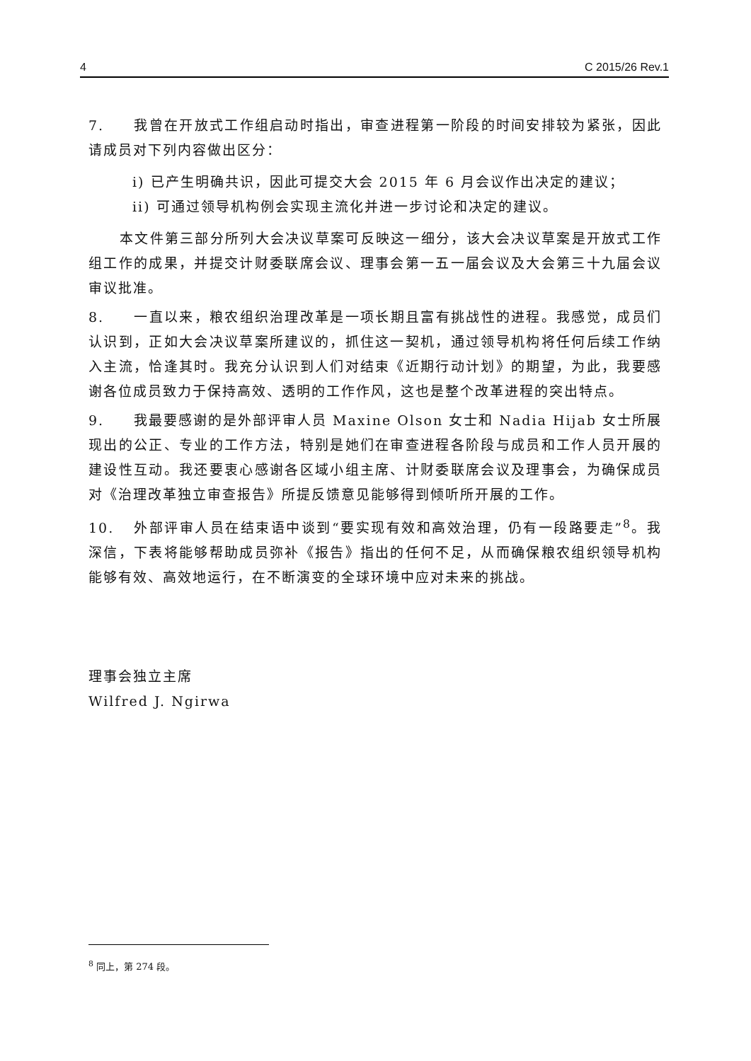4 C 2015/26 Rev.1
7. 我曾在开放式工作组启动时指出，审查进程第一阶段的时间安排较为紧张，因此请成员对下列内容做出区分：
i) 已产生明确共识，因此可提交大会 2015 年 6 月会议作出决定的建议；
ii) 可通过领导机构例会实现主流化并进一步讨论和决定的建议。
本文件第三部分所列大会决议草案可反映这一细分，该大会决议草案是开放式工作组工作的成果，并提交计财委联席会议、理事会第一五一届会议及大会第三十九届会议审议批准。
8. 一直以来，粮农组织治理改革是一项长期且富有挑战性的进程。我感觉，成员们认识到，正如大会决议草案所建议的，抓住这一契机，通过领导机构将任何后续工作纳入主流，恰逢其时。我充分认识到人们对结束《近期行动计划》的期望，为此，我要感谢各位成员致力于保持高效、透明的工作作风，这也是整个改革进程的突出特点。
9. 我最要感谢的是外部评审人员 Maxine Olson 女士和 Nadia Hijab 女士所展现出的公正、专业的工作方法，特别是她们在审查进程各阶段与成员和工作人员开展的建设性互动。我还要衷心感谢各区域小组主席、计财委联席会议及理事会，为确保成员对《治理改革独立审查报告》所提反馈意见能够得到倾听所开展的工作。
10. 外部评审人员在结束语中谈到“要实现有效和高效治理，仍有一段路要走”<sup>8</sup>。我深信，下表将能够帮助成员弥补《报告》指出的任何不足，从而确保粮农组织领导机构能够有效、高效地运行，在不断演变的全球环境中应对未来的挑战。
理事会独立主席
Wilfred J. Ngirwa
<sup>8</sup> 同上，第 274 段。